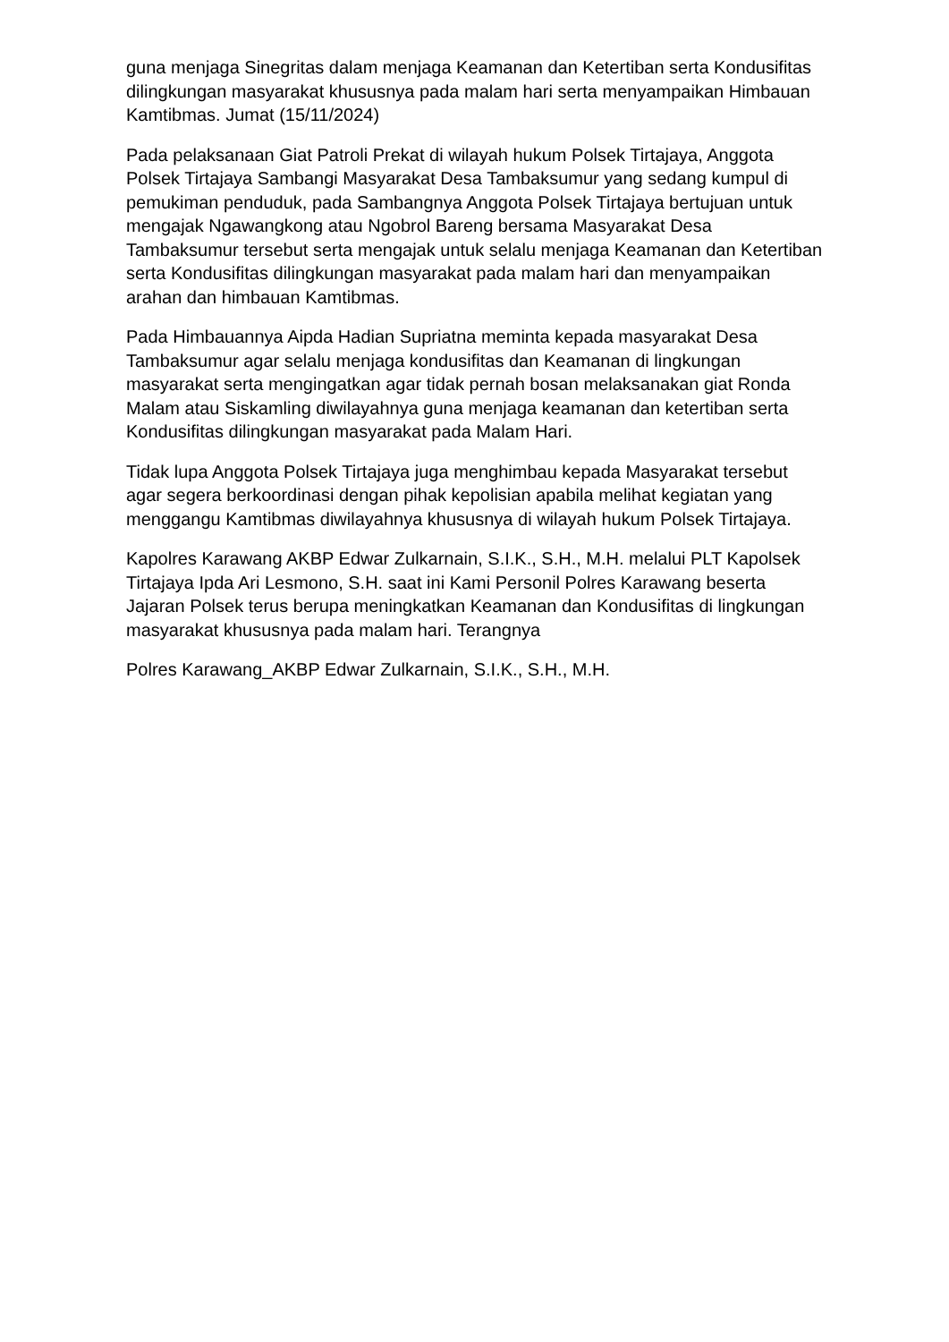guna menjaga Sinegritas dalam menjaga Keamanan dan Ketertiban serta Kondusifitas dilingkungan masyarakat khususnya pada malam hari serta menyampaikan Himbauan Kamtibmas. Jumat (15/11/2024)
Pada pelaksanaan Giat Patroli Prekat di wilayah hukum Polsek Tirtajaya, Anggota Polsek Tirtajaya Sambangi Masyarakat Desa Tambaksumur yang sedang kumpul di pemukiman penduduk, pada Sambangnya Anggota Polsek Tirtajaya bertujuan untuk mengajak Ngawangkong atau Ngobrol Bareng bersama Masyarakat Desa Tambaksumur tersebut serta mengajak untuk selalu menjaga Keamanan dan Ketertiban serta Kondusifitas dilingkungan masyarakat pada malam hari dan menyampaikan arahan dan himbauan Kamtibmas.
Pada Himbauannya Aipda Hadian Supriatna meminta kepada masyarakat Desa Tambaksumur agar selalu menjaga kondusifitas dan Keamanan di lingkungan masyarakat serta mengingatkan agar tidak pernah bosan melaksanakan giat Ronda Malam atau Siskamling diwilayahnya guna menjaga keamanan dan ketertiban serta Kondusifitas dilingkungan masyarakat pada Malam Hari.
Tidak lupa Anggota Polsek Tirtajaya juga menghimbau kepada Masyarakat tersebut agar segera berkoordinasi dengan pihak kepolisian apabila melihat kegiatan yang menggangu Kamtibmas diwilayahnya khususnya di wilayah hukum Polsek Tirtajaya.
Kapolres Karawang AKBP Edwar Zulkarnain, S.I.K., S.H., M.H. melalui PLT Kapolsek Tirtajaya Ipda Ari Lesmono, S.H. saat ini Kami Personil Polres Karawang beserta Jajaran Polsek terus berupa meningkatkan Keamanan dan Kondusifitas di lingkungan masyarakat khususnya pada malam hari. Terangnya
Polres Karawang_AKBP Edwar Zulkarnain, S.I.K., S.H., M.H.